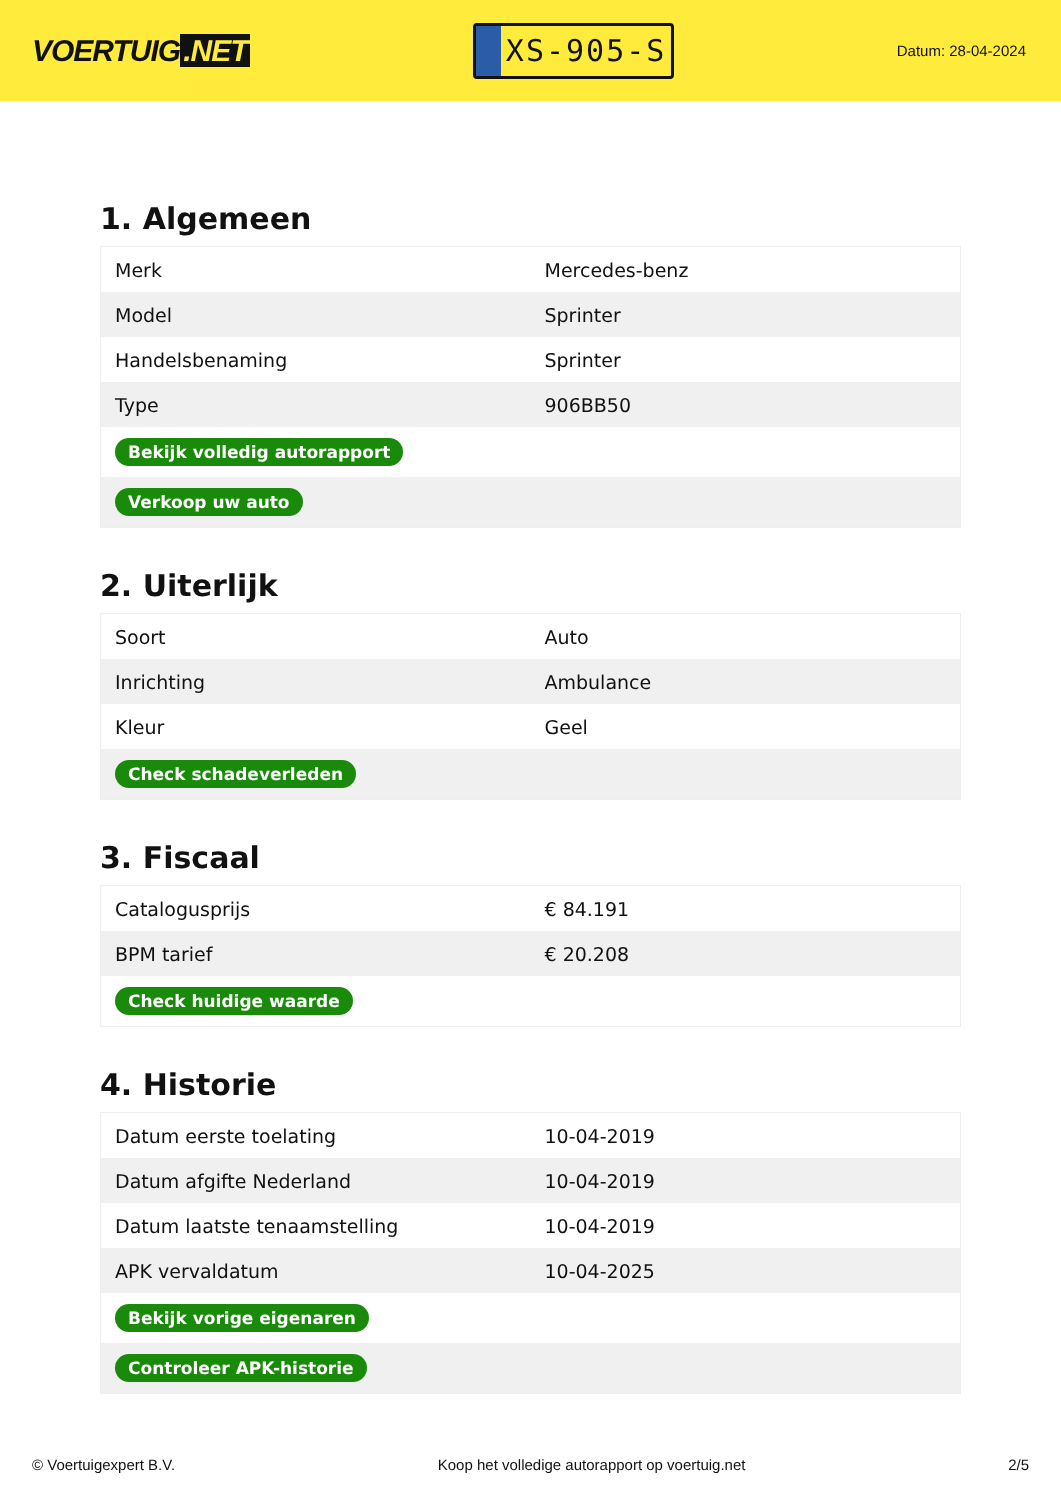VOERTUIG.NET
XS-905-S
Datum: 28-04-2024
1. Algemeen
| Merk | Mercedes-benz |
| Model | Sprinter |
| Handelsbenaming | Sprinter |
| Type | 906BB50 |
| Bekijk volledig autorapport | |
| Verkoop uw auto | |
2. Uiterlijk
| Soort | Auto |
| Inrichting | Ambulance |
| Kleur | Geel |
| Check schadeverleden | |
3. Fiscaal
| Catalogusprijs | € 84.191 |
| BPM tarief | € 20.208 |
| Check huidige waarde | |
4. Historie
| Datum eerste toelating | 10-04-2019 |
| Datum afgifte Nederland | 10-04-2019 |
| Datum laatste tenaamstelling | 10-04-2019 |
| APK vervaldatum | 10-04-2025 |
| Bekijk vorige eigenaren | |
| Controleer APK-historie | |
© Voertuigexpert B.V. Koop het volledige autorapport op voertuig.net 2/5